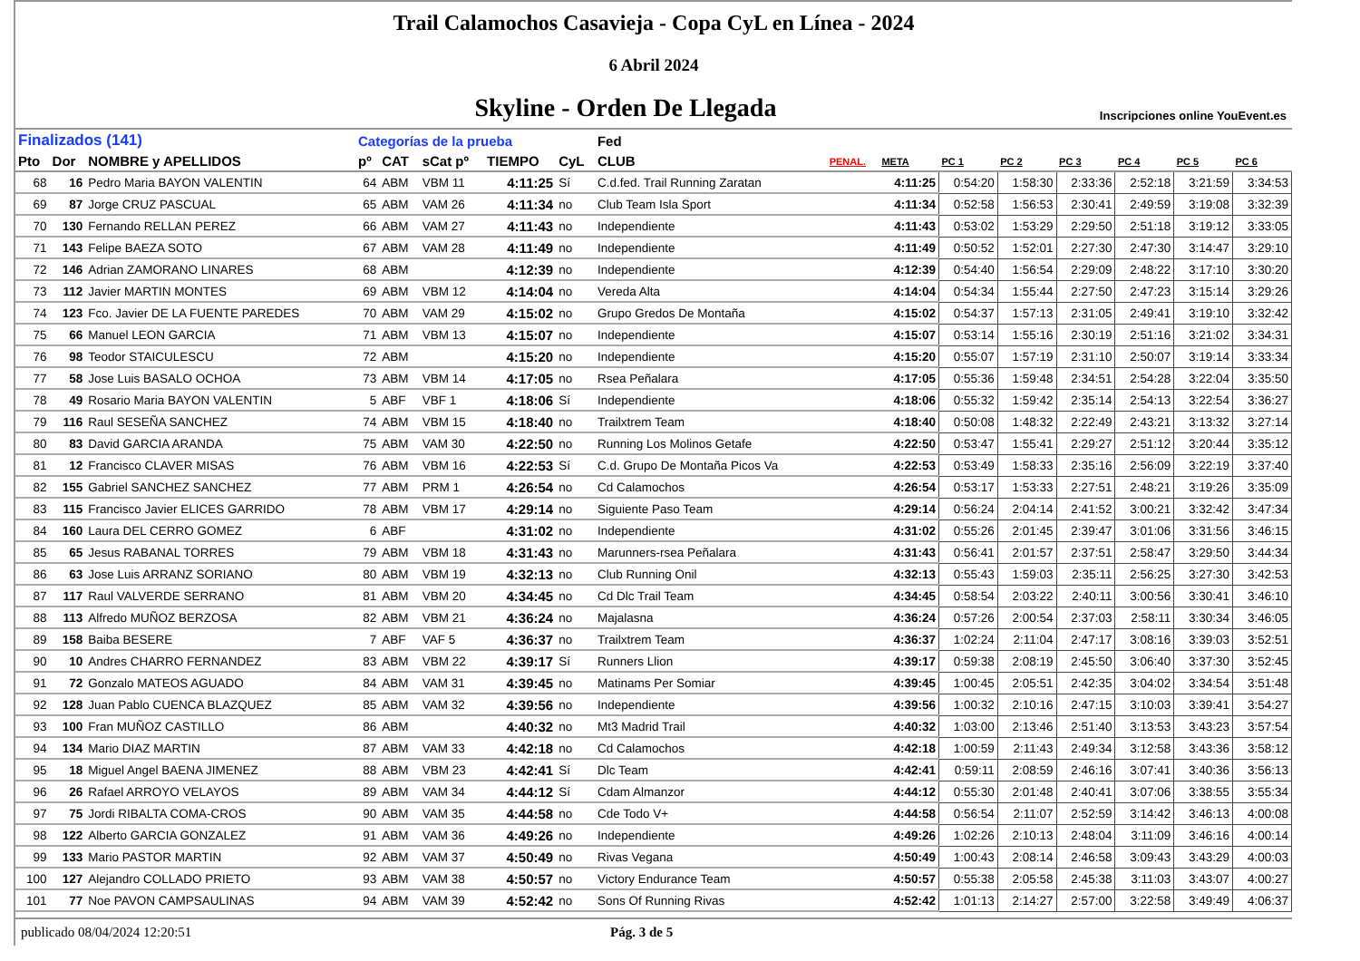Trail Calamochos Casavieja - Copa CyL en Línea - 2024
6 Abril 2024
Skyline - Orden De Llegada
Inscripciones online YouEvent.es
| Finalizados (141) | | | Categorías de la prueba | | | | | Fed | | | | | | | | |
| Pto | Dor | NOMBRE y APELLIDOS | pº | CAT | sCat pº | TIEMPO | CyL | CLUB | PENAL. | META | PC 1 | PC 2 | PC 3 | PC 4 | PC 5 | PC 6 |
| 68 | 16 | Pedro Maria BAYON VALENTIN | 64 | ABM | VBM 11 | 4:11:25 | Sí | C.d.fed. Trail Running Zaratan | | 4:11:25 | 0:54:20 | 1:58:30 | 2:33:36 | 2:52:18 | 3:21:59 | 3:34:53 |
| 69 | 87 | Jorge CRUZ PASCUAL | 65 | ABM | VAM 26 | 4:11:34 | no | Club Team Isla Sport | | 4:11:34 | 0:52:58 | 1:56:53 | 2:30:41 | 2:49:59 | 3:19:08 | 3:32:39 |
| 70 | 130 | Fernando RELLAN PEREZ | 66 | ABM | VAM 27 | 4:11:43 | no | Independiente | | 4:11:43 | 0:53:02 | 1:53:29 | 2:29:50 | 2:51:18 | 3:19:12 | 3:33:05 |
| 71 | 143 | Felipe BAEZA SOTO | 67 | ABM | VAM 28 | 4:11:49 | no | Independiente | | 4:11:49 | 0:50:52 | 1:52:01 | 2:27:30 | 2:47:30 | 3:14:47 | 3:29:10 |
| 72 | 146 | Adrian ZAMORANO LINARES | 68 | ABM | | 4:12:39 | no | Independiente | | 4:12:39 | 0:54:40 | 1:56:54 | 2:29:09 | 2:48:22 | 3:17:10 | 3:30:20 |
| 73 | 112 | Javier MARTIN MONTES | 69 | ABM | VBM 12 | 4:14:04 | no | Vereda Alta | | 4:14:04 | 0:54:34 | 1:55:44 | 2:27:50 | 2:47:23 | 3:15:14 | 3:29:26 |
| 74 | 123 | Fco. Javier DE LA FUENTE PAREDES | 70 | ABM | VAM 29 | 4:15:02 | no | Grupo Gredos De Montaña | | 4:15:02 | 0:54:37 | 1:57:13 | 2:31:05 | 2:49:41 | 3:19:10 | 3:32:42 |
| 75 | 66 | Manuel LEON GARCIA | 71 | ABM | VBM 13 | 4:15:07 | no | Independiente | | 4:15:07 | 0:53:14 | 1:55:16 | 2:30:19 | 2:51:16 | 3:21:02 | 3:34:31 |
| 76 | 98 | Teodor STAICULESCU | 72 | ABM | | 4:15:20 | no | Independiente | | 4:15:20 | 0:55:07 | 1:57:19 | 2:31:10 | 2:50:07 | 3:19:14 | 3:33:34 |
| 77 | 58 | Jose Luis BASALO OCHOA | 73 | ABM | VBM 14 | 4:17:05 | no | Rsea Peñalara | | 4:17:05 | 0:55:36 | 1:59:48 | 2:34:51 | 2:54:28 | 3:22:04 | 3:35:50 |
| 78 | 49 | Rosario Maria BAYON VALENTIN | 5 | ABF | VBF 1 | 4:18:06 | Sí | Independiente | | 4:18:06 | 0:55:32 | 1:59:42 | 2:35:14 | 2:54:13 | 3:22:54 | 3:36:27 |
| 79 | 116 | Raul SESEÑA SANCHEZ | 74 | ABM | VBM 15 | 4:18:40 | no | Trailxtrem Team | | 4:18:40 | 0:50:08 | 1:48:32 | 2:22:49 | 2:43:21 | 3:13:32 | 3:27:14 |
| 80 | 83 | David GARCIA ARANDA | 75 | ABM | VAM 30 | 4:22:50 | no | Running Los Molinos Getafe | | 4:22:50 | 0:53:47 | 1:55:41 | 2:29:27 | 2:51:12 | 3:20:44 | 3:35:12 |
| 81 | 12 | Francisco CLAVER MISAS | 76 | ABM | VBM 16 | 4:22:53 | Sí | C.d. Grupo De Montaña Picos Va | | 4:22:53 | 0:53:49 | 1:58:33 | 2:35:16 | 2:56:09 | 3:22:19 | 3:37:40 |
| 82 | 155 | Gabriel SANCHEZ SANCHEZ | 77 | ABM | PRM 1 | 4:26:54 | no | Cd Calamochos | | 4:26:54 | 0:53:17 | 1:53:33 | 2:27:51 | 2:48:21 | 3:19:26 | 3:35:09 |
| 83 | 115 | Francisco Javier ELICES GARRIDO | 78 | ABM | VBM 17 | 4:29:14 | no | Siguiente Paso Team | | 4:29:14 | 0:56:24 | 2:04:14 | 2:41:52 | 3:00:21 | 3:32:42 | 3:47:34 |
| 84 | 160 | Laura DEL CERRO GOMEZ | 6 | ABF | | 4:31:02 | no | Independiente | | 4:31:02 | 0:55:26 | 2:01:45 | 2:39:47 | 3:01:06 | 3:31:56 | 3:46:15 |
| 85 | 65 | Jesus RABANAL TORRES | 79 | ABM | VBM 18 | 4:31:43 | no | Marunners-rsea Peñalara | | 4:31:43 | 0:56:41 | 2:01:57 | 2:37:51 | 2:58:47 | 3:29:50 | 3:44:34 |
| 86 | 63 | Jose Luis ARRANZ SORIANO | 80 | ABM | VBM 19 | 4:32:13 | no | Club Running Onil | | 4:32:13 | 0:55:43 | 1:59:03 | 2:35:11 | 2:56:25 | 3:27:30 | 3:42:53 |
| 87 | 117 | Raul VALVERDE SERRANO | 81 | ABM | VBM 20 | 4:34:45 | no | Cd Dlc Trail Team | | 4:34:45 | 0:58:54 | 2:03:22 | 2:40:11 | 3:00:56 | 3:30:41 | 3:46:10 |
| 88 | 113 | Alfredo MUÑOZ BERZOSA | 82 | ABM | VBM 21 | 4:36:24 | no | Majalasna | | 4:36:24 | 0:57:26 | 2:00:54 | 2:37:03 | 2:58:11 | 3:30:34 | 3:46:05 |
| 89 | 158 | Baiba BESERE | 7 | ABF | VAF 5 | 4:36:37 | no | Trailxtrem Team | | 4:36:37 | 1:02:24 | 2:11:04 | 2:47:17 | 3:08:16 | 3:39:03 | 3:52:51 |
| 90 | 10 | Andres CHARRO FERNANDEZ | 83 | ABM | VBM 22 | 4:39:17 | Sí | Runners Llion | | 4:39:17 | 0:59:38 | 2:08:19 | 2:45:50 | 3:06:40 | 3:37:30 | 3:52:45 |
| 91 | 72 | Gonzalo MATEOS AGUADO | 84 | ABM | VAM 31 | 4:39:45 | no | Matinams Per Somiar | | 4:39:45 | 1:00:45 | 2:05:51 | 2:42:35 | 3:04:02 | 3:34:54 | 3:51:48 |
| 92 | 128 | Juan Pablo CUENCA BLAZQUEZ | 85 | ABM | VAM 32 | 4:39:56 | no | Independiente | | 4:39:56 | 1:00:32 | 2:10:16 | 2:47:15 | 3:10:03 | 3:39:41 | 3:54:27 |
| 93 | 100 | Fran MUÑOZ CASTILLO | 86 | ABM | | 4:40:32 | no | Mt3 Madrid Trail | | 4:40:32 | 1:03:00 | 2:13:46 | 2:51:40 | 3:13:53 | 3:43:23 | 3:57:54 |
| 94 | 134 | Mario DIAZ MARTIN | 87 | ABM | VAM 33 | 4:42:18 | no | Cd Calamochos | | 4:42:18 | 1:00:59 | 2:11:43 | 2:49:34 | 3:12:58 | 3:43:36 | 3:58:12 |
| 95 | 18 | Miguel Angel BAENA JIMENEZ | 88 | ABM | VBM 23 | 4:42:41 | Sí | Dlc Team | | 4:42:41 | 0:59:11 | 2:08:59 | 2:46:16 | 3:07:41 | 3:40:36 | 3:56:13 |
| 96 | 26 | Rafael ARROYO VELAYOS | 89 | ABM | VAM 34 | 4:44:12 | Sí | Cdam Almanzor | | 4:44:12 | 0:55:30 | 2:01:48 | 2:40:41 | 3:07:06 | 3:38:55 | 3:55:34 |
| 97 | 75 | Jordi RIBALTA COMA-CROS | 90 | ABM | VAM 35 | 4:44:58 | no | Cde Todo V+ | | 4:44:58 | 0:56:54 | 2:11:07 | 2:52:59 | 3:14:42 | 3:46:13 | 4:00:08 |
| 98 | 122 | Alberto GARCIA GONZALEZ | 91 | ABM | VAM 36 | 4:49:26 | no | Independiente | | 4:49:26 | 1:02:26 | 2:10:13 | 2:48:04 | 3:11:09 | 3:46:16 | 4:00:14 |
| 99 | 133 | Mario PASTOR MARTIN | 92 | ABM | VAM 37 | 4:50:49 | no | Rivas Vegana | | 4:50:49 | 1:00:43 | 2:08:14 | 2:46:58 | 3:09:43 | 3:43:29 | 4:00:03 |
| 100 | 127 | Alejandro COLLADO PRIETO | 93 | ABM | VAM 38 | 4:50:57 | no | Victory Endurance Team | | 4:50:57 | 0:55:38 | 2:05:58 | 2:45:38 | 3:11:03 | 3:43:07 | 4:00:27 |
| 101 | 77 | Noe PAVON CAMPSAULINAS | 94 | ABM | VAM 39 | 4:52:42 | no | Sons Of Running Rivas | | 4:52:42 | 1:01:13 | 2:14:27 | 2:57:00 | 3:22:58 | 3:49:49 | 4:06:37 |
publicado 08/04/2024 12:20:51 Pág. 3 de 5